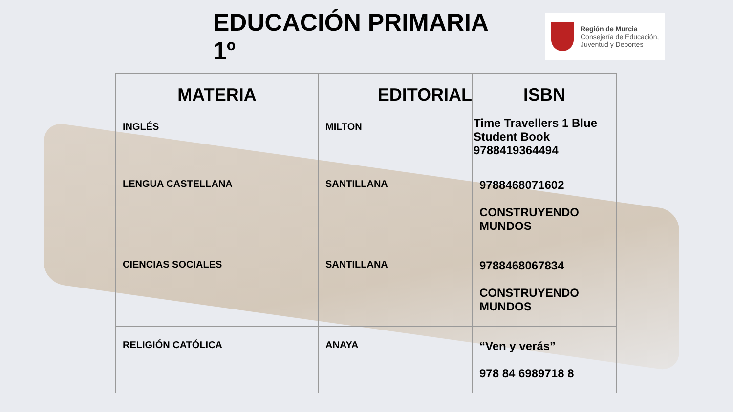EDUCACIÓN PRIMARIA 1º
Región de Murcia
Consejería de Educación,
Juventud y Deportes
| MATERIA | EDITORIAL | ISBN |
| --- | --- | --- |
| INGLÉS | MILTON | Time Travellers 1 Blue Student Book 9788419364494 |
| LENGUA CASTELLANA | SANTILLANA | 9788468071602 CONSTRUYENDO MUNDOS |
| CIENCIAS SOCIALES | SANTILLANA | 9788468067834 CONSTRUYENDO MUNDOS |
| RELIGIÓN CATÓLICA | ANAYA | “Ven y verás” 978 84 6989718 8 |